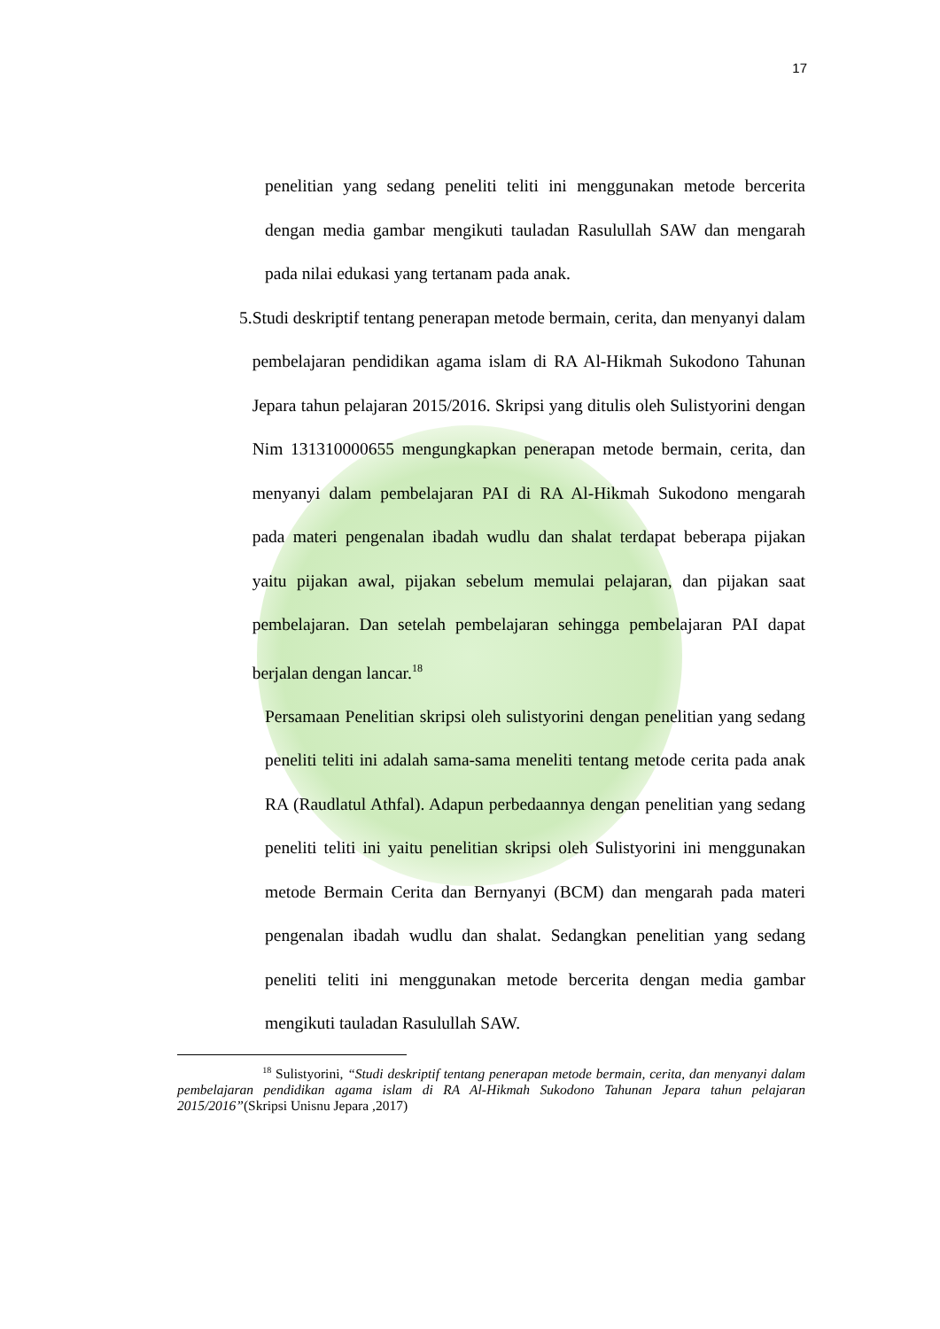17
penelitian yang sedang peneliti teliti ini menggunakan metode bercerita dengan media gambar mengikuti tauladan Rasulullah SAW dan mengarah pada nilai edukasi yang tertanam pada anak.
5. Studi deskriptif tentang penerapan metode bermain, cerita, dan menyanyi dalam pembelajaran pendidikan agama islam di RA Al-Hikmah Sukodono Tahunan Jepara tahun pelajaran 2015/2016. Skripsi yang ditulis oleh Sulistyorini dengan Nim 131310000655 mengungkapkan penerapan metode bermain, cerita, dan menyanyi dalam pembelajaran PAI di RA Al-Hikmah Sukodono mengarah pada materi pengenalan ibadah wudlu dan shalat terdapat beberapa pijakan yaitu pijakan awal, pijakan sebelum memulai pelajaran, dan pijakan saat pembelajaran. Dan setelah pembelajaran sehingga pembelajaran PAI dapat berjalan dengan lancar.<sup>18</sup>
Persamaan Penelitian skripsi oleh sulistyorini dengan penelitian yang sedang peneliti teliti ini adalah sama-sama meneliti tentang metode cerita pada anak RA (Raudlatul Athfal). Adapun perbedaannya dengan penelitian yang sedang peneliti teliti ini yaitu penelitian skripsi oleh Sulistyorini ini menggunakan metode Bermain Cerita dan Bernyanyi (BCM) dan mengarah pada materi pengenalan ibadah wudlu dan shalat. Sedangkan penelitian yang sedang peneliti teliti ini menggunakan metode bercerita dengan media gambar mengikuti tauladan Rasulullah SAW.
<sup>18</sup> Sulistyorini, “Studi deskriptif tentang penerapan metode bermain, cerita, dan menyanyi dalam pembelajaran pendidikan agama islam di RA Al-Hikmah Sukodono Tahunan Jepara tahun pelajaran 2015/2016”(Skripsi Unisnu Jepara ,2017)